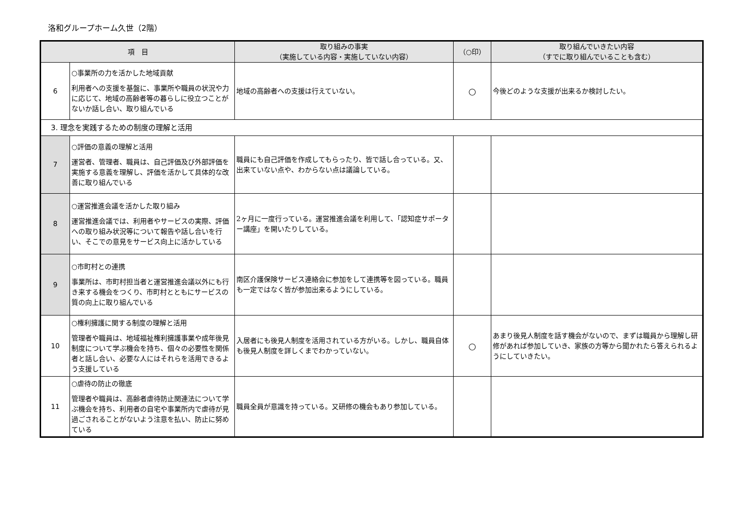洛和グループホーム久世（2階）
| 項 目 | | 取り組みの事実 （実施している内容・実施していない内容） | （○印） | 取り組んでいきたい内容 （すでに取り組んでいることも含む） |
| --- | --- | --- | --- | --- |
| 6 | ○事業所の力を活かした地域貢献 利用者への支援を基盤に、事業所や職員の状況や力に応じて、地域の高齢者等の暮らしに役立つことがないか話し合い、取り組んでいる | 地域の高齢者への支援は行えていない。 | ○ | 今後どのような支援が出来るか検討したい。 |
| 3. 理念を実践するための制度の理解と活用 | | | | |
| 7 | ○評価の意義の理解と活用 運営者、管理者、職員は、自己評価及び外部評価を実施する意義を理解し、評価を活かして具体的な改善に取り組んでいる | 職員にも自己評価を作成してもらったり、皆で話し合っている。又、出来ていない点や、わからない点は議論している。 | | |
| 8 | ○運営推進会議を活かした取り組み 運営推進会議では、利用者やサービスの実際、評価への取り組み状況等について報告や話し合いを行い、そこでの意見をサービス向上に活かしている | 2ヶ月に一度行っている。運営推進会議を利用して、「認知症サポーター講座」を開いたりしている。 | | |
| 9 | ○市町村との連携 事業所は、市町村担当者と運営推進会議以外にも行き来する機会をつくり、市町村とともにサービスの質の向上に取り組んでいる | 南区介護保険サービス連絡会に参加をして連携等を図っている。職員も一定ではなく皆が参加出来るようにしている。 | | |
| 10 | ○権利擁護に関する制度の理解と活用 管理者や職員は、地域福祉権利擁護事業や成年後見制度について学ぶ機会を持ち、個々の必要性を関係者と話し合い、必要な人にはそれらを活用できるよう支援している | 入居者にも後見人制度を活用されている方がいる。しかし、職員自体も後見人制度を詳しくまでわかっていない。 | ○ | あまり後見人制度を話す機会がないので、まずは職員から理解し研修があれば参加していき、家族の方等から聞かれたら答えられるようにしていきたい。 |
| 11 | ○虐待の防止の徹底 管理者や職員は、高齢者虐待防止関連法について学ぶ機会を持ち、利用者の自宅や事業所内で虐待が見過ごされることがないよう注意を払い、防止に努めている | 職員全員が意識を持っている。又研修の機会もあり参加している。 | | |